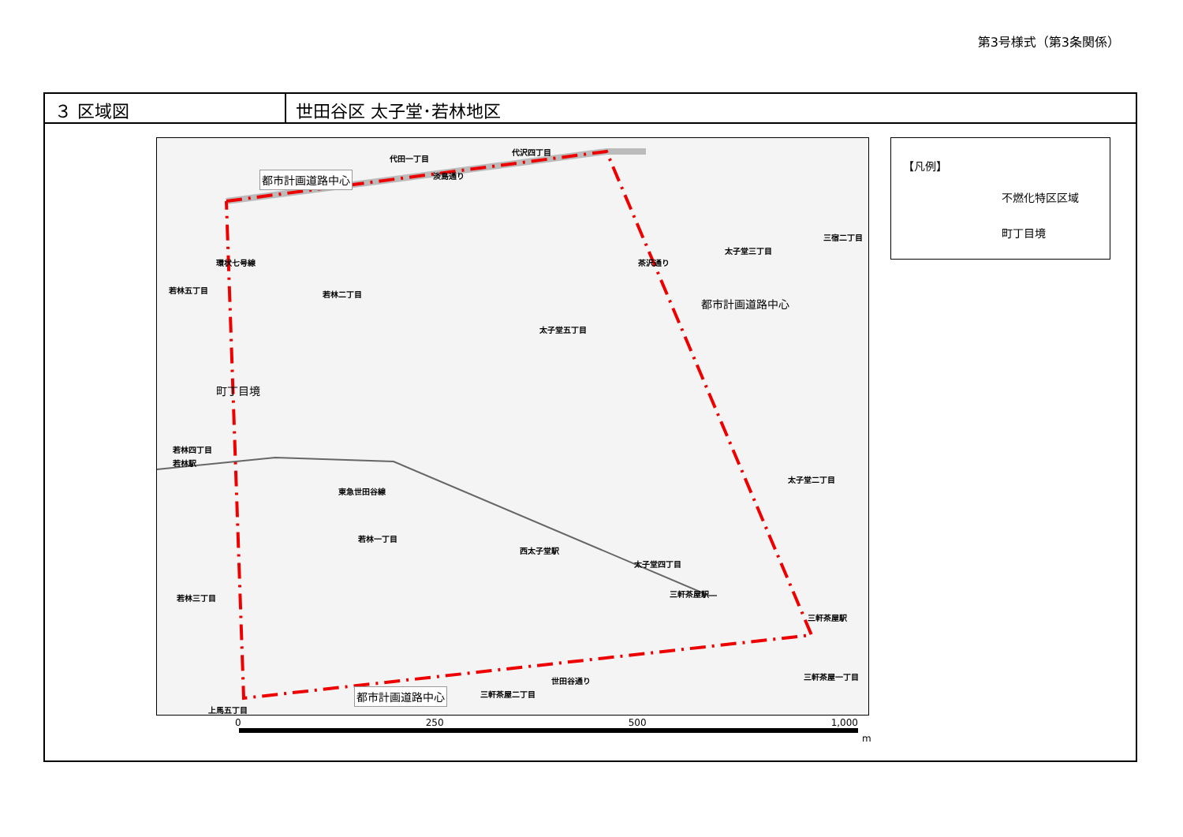第3号様式（第3条関係）
３ 区域図 世田谷区 太子堂･若林地区
都市計画道路中心
代田一丁目
代沢四丁目
淡島通り
若林五丁目 若林二丁目
太子堂五丁目
太子堂三丁目
三宿二丁目
茶沢通り
都市計画道路中心
町丁目境
若林四丁目
若林駅
環状七号線
東急世田谷線
太子堂二丁目
若林一丁目
西太子堂駅
太子堂四丁目
三軒茶屋駅
若林三丁目
三軒茶屋駅
世田谷通り 三軒茶屋一丁目
三軒茶屋二丁目
都市計画道路中心
上馬五丁目
【凡例】
不燃化特区区域
町丁目境
0 250 500 1,000
m